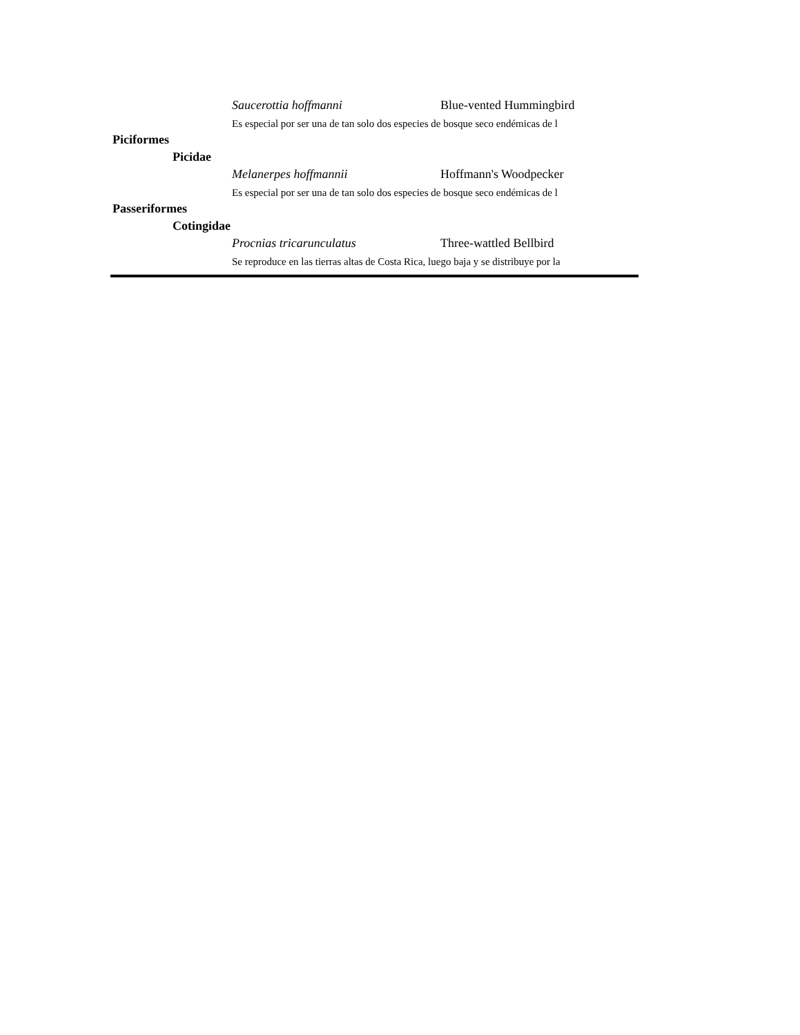| Saucerottia hoffmanni | Blue-vented Hummingbird |
| Es especial por ser una de tan solo dos especies de bosque seco endémicas de l | |
| Piciformes | |
| Picidae | |
| Melanerpes hoffmannii | Hoffmann's Woodpecker |
| Es especial por ser una de tan solo dos especies de bosque seco endémicas de l | |
| Passeriformes | |
| Cotingidae | |
| Procnias tricarunculatus | Three-wattled Bellbird |
| Se reproduce en las tierras altas de Costa Rica, luego baja y se distribuye por la | |